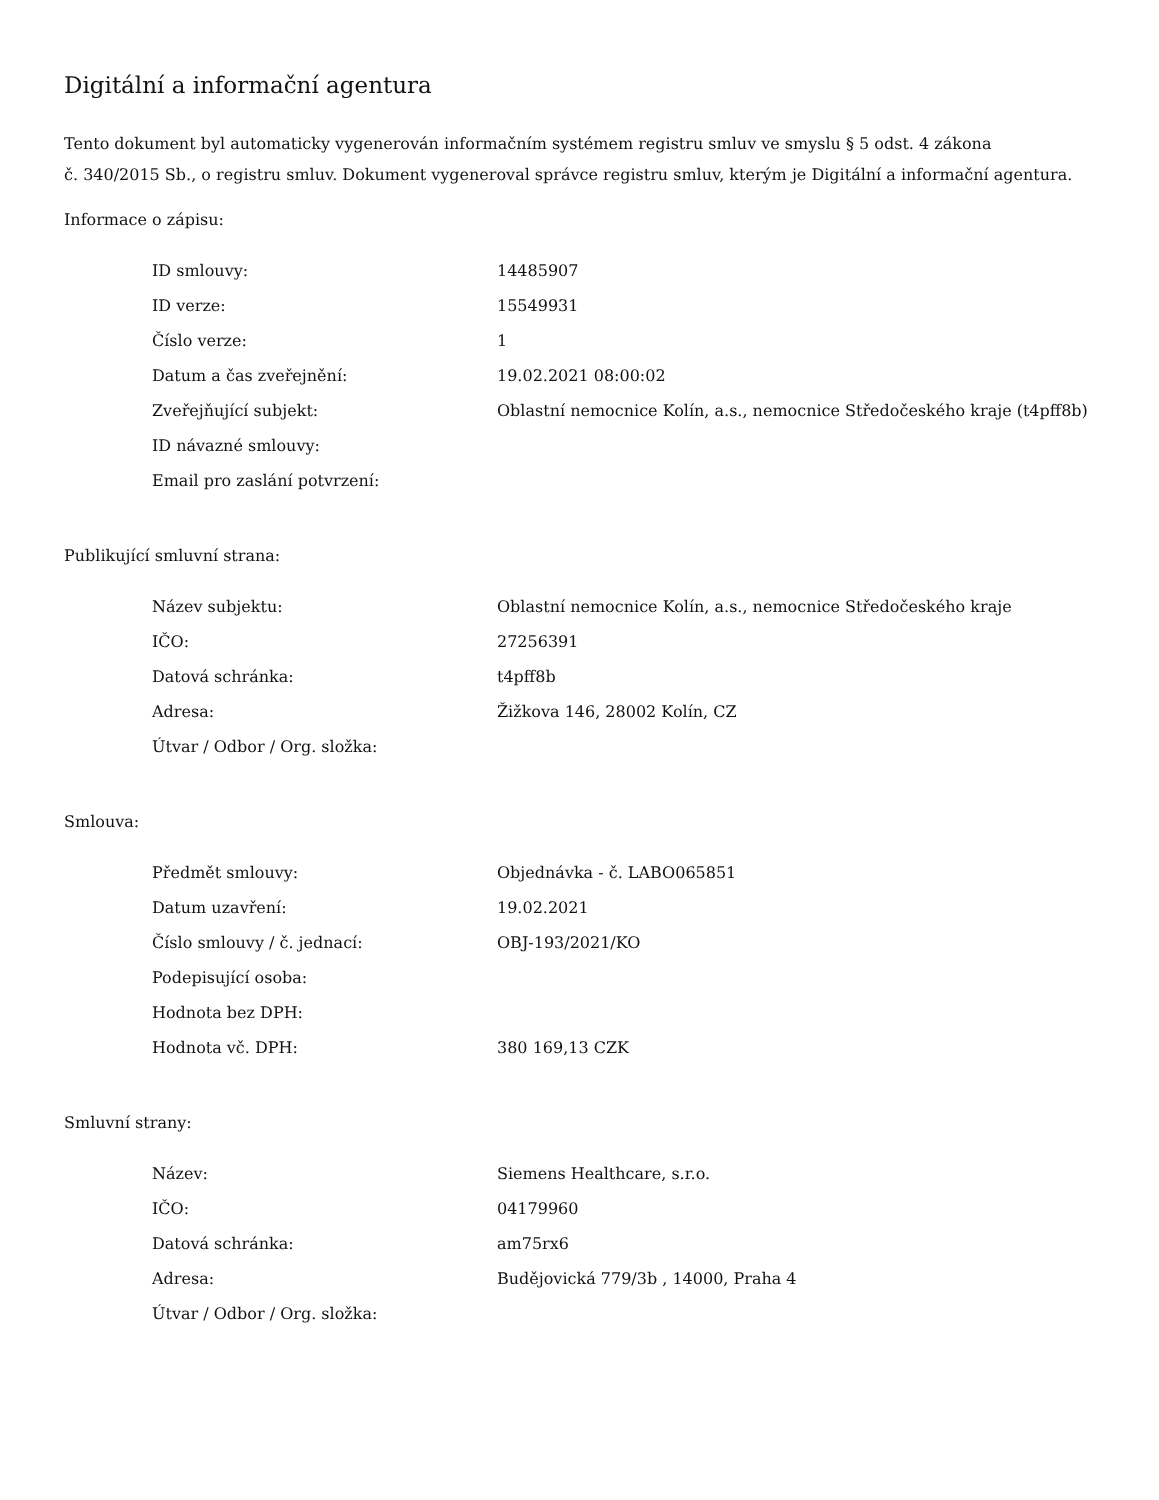Digitální a informační agentura
Tento dokument byl automaticky vygenerován informačním systémem registru smluv ve smyslu § 5 odst. 4 zákona
č. 340/2015 Sb., o registru smluv. Dokument vygeneroval správce registru smluv, kterým je Digitální a informační agentura.
Informace o zápisu:
| ID smlouvy: | 14485907 |
| ID verze: | 15549931 |
| Číslo verze: | 1 |
| Datum a čas zveřejnění: | 19.02.2021 08:00:02 |
| Zveřejňující subjekt: | Oblastní nemocnice Kolín, a.s., nemocnice Středočeského kraje (t4pff8b) |
| ID návazné smlouvy: | |
| Email pro zaslání potvrzení: | |
Publikující smluvní strana:
| Název subjektu: | Oblastní nemocnice Kolín, a.s., nemocnice Středočeského kraje |
| IČO: | 27256391 |
| Datová schránka: | t4pff8b |
| Adresa: | Žižkova 146, 28002 Kolín, CZ |
| Útvar / Odbor / Org. složka: | |
Smlouva:
| Předmět smlouvy: | Objednávka - č. LABO065851 |
| Datum uzavření: | 19.02.2021 |
| Číslo smlouvy / č. jednací: | OBJ-193/2021/KO |
| Podepisující osoba: | |
| Hodnota bez DPH: | |
| Hodnota vč. DPH: | 380 169,13 CZK |
Smluvní strany:
| Název: | Siemens Healthcare, s.r.o. |
| IČO: | 04179960 |
| Datová schránka: | am75rx6 |
| Adresa: | Budějovická 779/3b , 14000, Praha 4 |
| Útvar / Odbor / Org. složka: | |